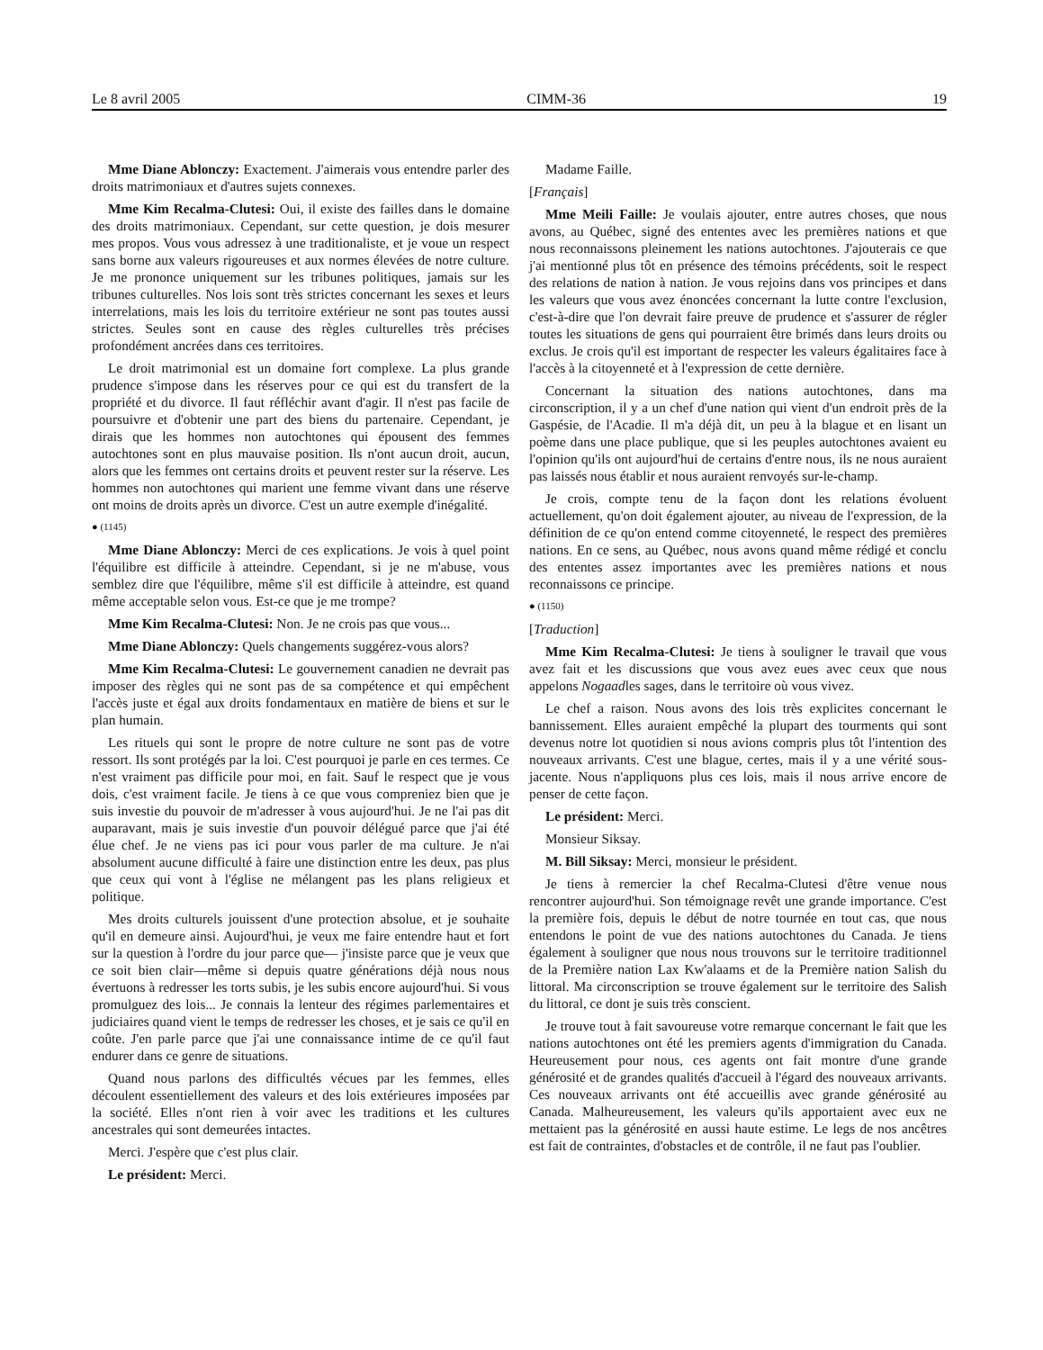Le 8 avril 2005 CIMM-36 19
Mme Diane Ablonczy: Exactement. J'aimerais vous entendre parler des droits matrimoniaux et d'autres sujets connexes.
Mme Kim Recalma-Clutesi: Oui, il existe des failles dans le domaine des droits matrimoniaux. Cependant, sur cette question, je dois mesurer mes propos. Vous vous adressez à une traditionaliste, et je voue un respect sans borne aux valeurs rigoureuses et aux normes élevées de notre culture. Je me prononce uniquement sur les tribunes politiques, jamais sur les tribunes culturelles. Nos lois sont très strictes concernant les sexes et leurs interrelations, mais les lois du territoire extérieur ne sont pas toutes aussi strictes. Seules sont en cause des règles culturelles très précises profondément ancrées dans ces territoires.
Le droit matrimonial est un domaine fort complexe. La plus grande prudence s'impose dans les réserves pour ce qui est du transfert de la propriété et du divorce. Il faut réfléchir avant d'agir. Il n'est pas facile de poursuivre et d'obtenir une part des biens du partenaire. Cependant, je dirais que les hommes non autochtones qui épousent des femmes autochtones sont en plus mauvaise position. Ils n'ont aucun droit, aucun, alors que les femmes ont certains droits et peuvent rester sur la réserve. Les hommes non autochtones qui marient une femme vivant dans une réserve ont moins de droits après un divorce. C'est un autre exemple d'inégalité.
● (1145)
Mme Diane Ablonczy: Merci de ces explications. Je vois à quel point l'équilibre est difficile à atteindre. Cependant, si je ne m'abuse, vous semblez dire que l'équilibre, même s'il est difficile à atteindre, est quand même acceptable selon vous. Est-ce que je me trompe?
Mme Kim Recalma-Clutesi: Non. Je ne crois pas que vous...
Mme Diane Ablonczy: Quels changements suggérez-vous alors?
Mme Kim Recalma-Clutesi: Le gouvernement canadien ne devrait pas imposer des règles qui ne sont pas de sa compétence et qui empêchent l'accès juste et égal aux droits fondamentaux en matière de biens et sur le plan humain.
Les rituels qui sont le propre de notre culture ne sont pas de votre ressort. Ils sont protégés par la loi. C'est pourquoi je parle en ces termes. Ce n'est vraiment pas difficile pour moi, en fait. Sauf le respect que je vous dois, c'est vraiment facile. Je tiens à ce que vous compreniez bien que je suis investie du pouvoir de m'adresser à vous aujourd'hui. Je ne l'ai pas dit auparavant, mais je suis investie d'un pouvoir délégué parce que j'ai été élue chef. Je ne viens pas ici pour vous parler de ma culture. Je n'ai absolument aucune difficulté à faire une distinction entre les deux, pas plus que ceux qui vont à l'église ne mélangent pas les plans religieux et politique.
Mes droits culturels jouissent d'une protection absolue, et je souhaite qu'il en demeure ainsi. Aujourd'hui, je veux me faire entendre haut et fort sur la question à l'ordre du jour parce que— j'insiste parce que je veux que ce soit bien clair—même si depuis quatre générations déjà nous nous évertuons à redresser les torts subis, je les subis encore aujourd'hui. Si vous promulguez des lois... Je connais la lenteur des régimes parlementaires et judiciaires quand vient le temps de redresser les choses, et je sais ce qu'il en coûte. J'en parle parce que j'ai une connaissance intime de ce qu'il faut endurer dans ce genre de situations.
Quand nous parlons des difficultés vécues par les femmes, elles découlent essentiellement des valeurs et des lois extérieures imposées par la société. Elles n'ont rien à voir avec les traditions et les cultures ancestrales qui sont demeurées intactes.
Merci. J'espère que c'est plus clair.
Le président: Merci.
Madame Faille.
[Français]
Mme Meili Faille: Je voulais ajouter, entre autres choses, que nous avons, au Québec, signé des ententes avec les premières nations et que nous reconnaissons pleinement les nations autochtones. J'ajouterais ce que j'ai mentionné plus tôt en présence des témoins précédents, soit le respect des relations de nation à nation. Je vous rejoins dans vos principes et dans les valeurs que vous avez énoncées concernant la lutte contre l'exclusion, c'est-à-dire que l'on devrait faire preuve de prudence et s'assurer de régler toutes les situations de gens qui pourraient être brimés dans leurs droits ou exclus. Je crois qu'il est important de respecter les valeurs égalitaires face à l'accès à la citoyenneté et à l'expression de cette dernière.
Concernant la situation des nations autochtones, dans ma circonscription, il y a un chef d'une nation qui vient d'un endroit près de la Gaspésie, de l'Acadie. Il m'a déjà dit, un peu à la blague et en lisant un poème dans une place publique, que si les peuples autochtones avaient eu l'opinion qu'ils ont aujourd'hui de certains d'entre nous, ils ne nous auraient pas laissés nous établir et nous auraient renvoyés sur-le-champ.
Je crois, compte tenu de la façon dont les relations évoluent actuellement, qu'on doit également ajouter, au niveau de l'expression, de la définition de ce qu'on entend comme citoyenneté, le respect des premières nations. En ce sens, au Québec, nous avons quand même rédigé et conclu des ententes assez importantes avec les premières nations et nous reconnaissons ce principe.
● (1150)
[Traduction]
Mme Kim Recalma-Clutesi: Je tiens à souligner le travail que vous avez fait et les discussions que vous avez eues avec ceux que nous appelons Nogaadles sages, dans le territoire où vous vivez.
Le chef a raison. Nous avons des lois très explicites concernant le bannissement. Elles auraient empêché la plupart des tourments qui sont devenus notre lot quotidien si nous avions compris plus tôt l'intention des nouveaux arrivants. C'est une blague, certes, mais il y a une vérité sous-jacente. Nous n'appliquons plus ces lois, mais il nous arrive encore de penser de cette façon.
Le président: Merci.
Monsieur Siksay.
M. Bill Siksay: Merci, monsieur le président.
Je tiens à remercier la chef Recalma-Clutesi d'être venue nous rencontrer aujourd'hui. Son témoignage revêt une grande importance. C'est la première fois, depuis le début de notre tournée en tout cas, que nous entendons le point de vue des nations autochtones du Canada. Je tiens également à souligner que nous nous trouvons sur le territoire traditionnel de la Première nation Lax Kw'alaams et de la Première nation Salish du littoral. Ma circonscription se trouve également sur le territoire des Salish du littoral, ce dont je suis très conscient.
Je trouve tout à fait savoureuse votre remarque concernant le fait que les nations autochtones ont été les premiers agents d'immigration du Canada. Heureusement pour nous, ces agents ont fait montre d'une grande générosité et de grandes qualités d'accueil à l'égard des nouveaux arrivants. Ces nouveaux arrivants ont été accueillis avec grande générosité au Canada. Malheureusement, les valeurs qu'ils apportaient avec eux ne mettaient pas la générosité en aussi haute estime. Le legs de nos ancêtres est fait de contraintes, d'obstacles et de contrôle, il ne faut pas l'oublier.